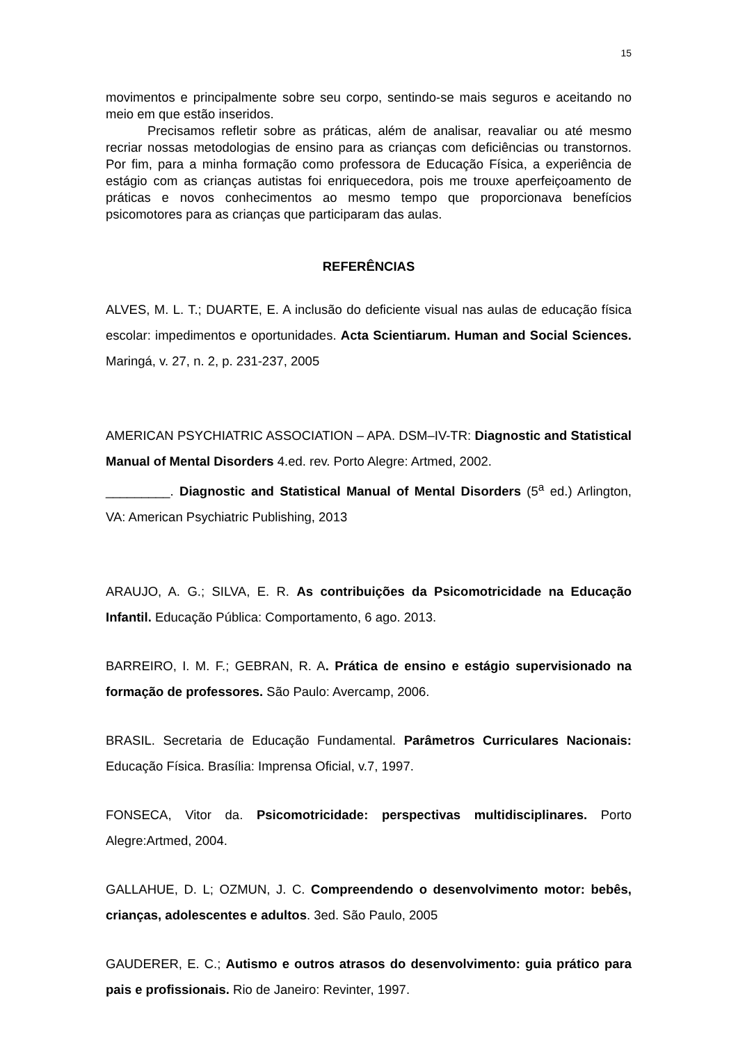15
movimentos e principalmente sobre seu corpo, sentindo-se mais seguros e aceitando no meio em que estão inseridos.
Precisamos refletir sobre as práticas, além de analisar, reavaliar ou até mesmo recriar nossas metodologias de ensino para as crianças com deficiências ou transtornos. Por fim, para a minha formação como professora de Educação Física, a experiência de estágio com as crianças autistas foi enriquecedora, pois me trouxe aperfeiçoamento de práticas e novos conhecimentos ao mesmo tempo que proporcionava benefícios psicomotores para as crianças que participaram das aulas.
REFERÊNCIAS
ALVES, M. L. T.; DUARTE, E. A inclusão do deficiente visual nas aulas de educação física escolar: impedimentos e oportunidades. Acta Scientiarum. Human and Social Sciences. Maringá, v. 27, n. 2, p. 231-237, 2005
AMERICAN PSYCHIATRIC ASSOCIATION – APA. DSM–IV-TR: Diagnostic and Statistical Manual of Mental Disorders 4.ed. rev. Porto Alegre: Artmed, 2002.
_________. Diagnostic and Statistical Manual of Mental Disorders (5<sup>a</sup> ed.) Arlington, VA: American Psychiatric Publishing, 2013
ARAUJO, A. G.; SILVA, E. R. As contribuições da Psicomotricidade na Educação Infantil. Educação Pública: Comportamento, 6 ago. 2013.
BARREIRO, I. M. F.; GEBRAN, R. A. Prática de ensino e estágio supervisionado na formação de professores. São Paulo: Avercamp, 2006.
BRASIL. Secretaria de Educação Fundamental. Parâmetros Curriculares Nacionais: Educação Física. Brasília: Imprensa Oficial, v.7, 1997.
FONSECA, Vitor da. Psicomotricidade: perspectivas multidisciplinares. Porto Alegre:Artmed, 2004.
GALLAHUE, D. L; OZMUN, J. C. Compreendendo o desenvolvimento motor: bebês, crianças, adolescentes e adultos. 3ed. São Paulo, 2005
GAUDERER, E. C.; Autismo e outros atrasos do desenvolvimento: guia prático para pais e profissionais. Rio de Janeiro: Revinter, 1997.